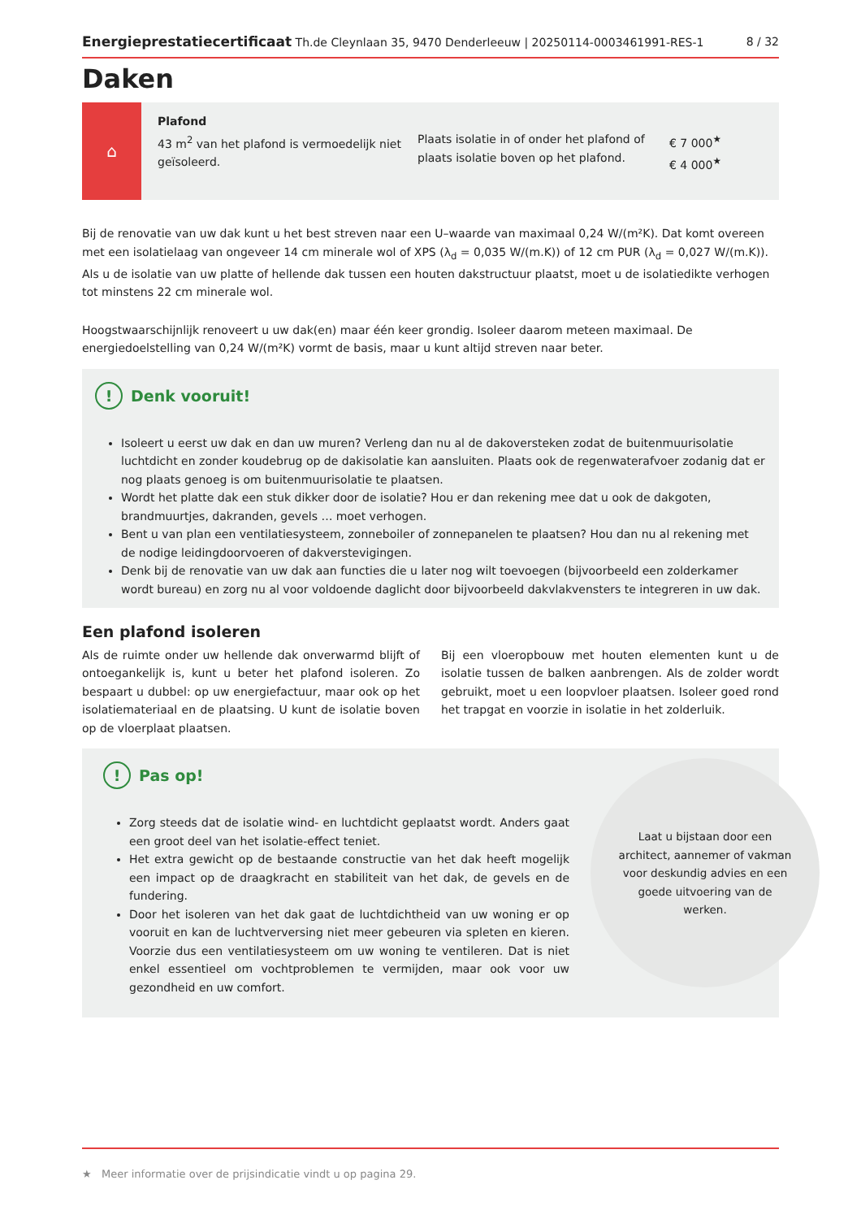Energieprestatiecertificaat Th.de Cleynlaan 35, 9470 Denderleeuw | 20250114-0003461991-RES-1
8 / 32
Daken
⌂
Plafond
43 m<sup>2</sup> van het plafond is vermoedelijk niet geïsoleerd.
Plaats isolatie in of onder het plafond of plaats isolatie boven op het plafond.
€ 7 000<sup>★</sup>
€ 4 000<sup>★</sup>
Bij de renovatie van uw dak kunt u het best streven naar een U–waarde van maximaal 0,24 W/(m²K). Dat komt overeen met een isolatielaag van ongeveer 14 cm minerale wol of XPS (λ<sub>d</sub> = 0,035 W/(m.K)) of 12 cm PUR (λ<sub>d</sub> = 0,027 W/(m.K)). Als u de isolatie van uw platte of hellende dak tussen een houten dakstructuur plaatst, moet u de isolatiedikte verhogen tot minstens 22 cm minerale wol.
Hoogstwaarschijnlijk renoveert u uw dak(en) maar één keer grondig. Isoleer daarom meteen maximaal. De energiedoelstelling van 0,24 W/(m²K) vormt de basis, maar u kunt altijd streven naar beter.
! Denk vooruit!
Isoleert u eerst uw dak en dan uw muren? Verleng dan nu al de dakoversteken zodat de buitenmuurisolatie luchtdicht en zonder koudebrug op de dakisolatie kan aansluiten. Plaats ook de regenwaterafvoer zodanig dat er nog plaats genoeg is om buitenmuurisolatie te plaatsen.
Wordt het platte dak een stuk dikker door de isolatie? Hou er dan rekening mee dat u ook de dakgoten, brandmuurtjes, dakranden, gevels … moet verhogen.
Bent u van plan een ventilatiesysteem, zonneboiler of zonnepanelen te plaatsen? Hou dan nu al rekening met de nodige leidingdoorvoeren of dakverstevigingen.
Denk bij de renovatie van uw dak aan functies die u later nog wilt toevoegen (bijvoorbeeld een zolderkamer wordt bureau) en zorg nu al voor voldoende daglicht door bijvoorbeeld dakvlakvensters te integreren in uw dak.
Een plafond isoleren
Als de ruimte onder uw hellende dak onverwarmd blijft of ontoegankelijk is, kunt u beter het plafond isoleren. Zo bespaart u dubbel: op uw energiefactuur, maar ook op het isolatiemateriaal en de plaatsing. U kunt de isolatie boven op de vloerplaat plaatsen.
Bij een vloeropbouw met houten elementen kunt u de isolatie tussen de balken aanbrengen. Als de zolder wordt gebruikt, moet u een loopvloer plaatsen. Isoleer goed rond het trapgat en voorzie in isolatie in het zolderluik.
! Pas op!
Zorg steeds dat de isolatie wind- en luchtdicht geplaatst wordt. Anders gaat een groot deel van het isolatie-effect teniet.
Het extra gewicht op de bestaande constructie van het dak heeft mogelijk een impact op de draagkracht en stabiliteit van het dak, de gevels en de fundering.
Door het isoleren van het dak gaat de luchtdichtheid van uw woning er op vooruit en kan de luchtverversing niet meer gebeuren via spleten en kieren. Voorzie dus een ventilatiesysteem om uw woning te ventileren. Dat is niet enkel essentieel om vochtproblemen te vermijden, maar ook voor uw gezondheid en uw comfort.
Laat u bijstaan door een architect, aannemer of vakman voor deskundig advies en een goede uitvoering van de werken.
★ Meer informatie over de prijsindicatie vindt u op pagina 29.